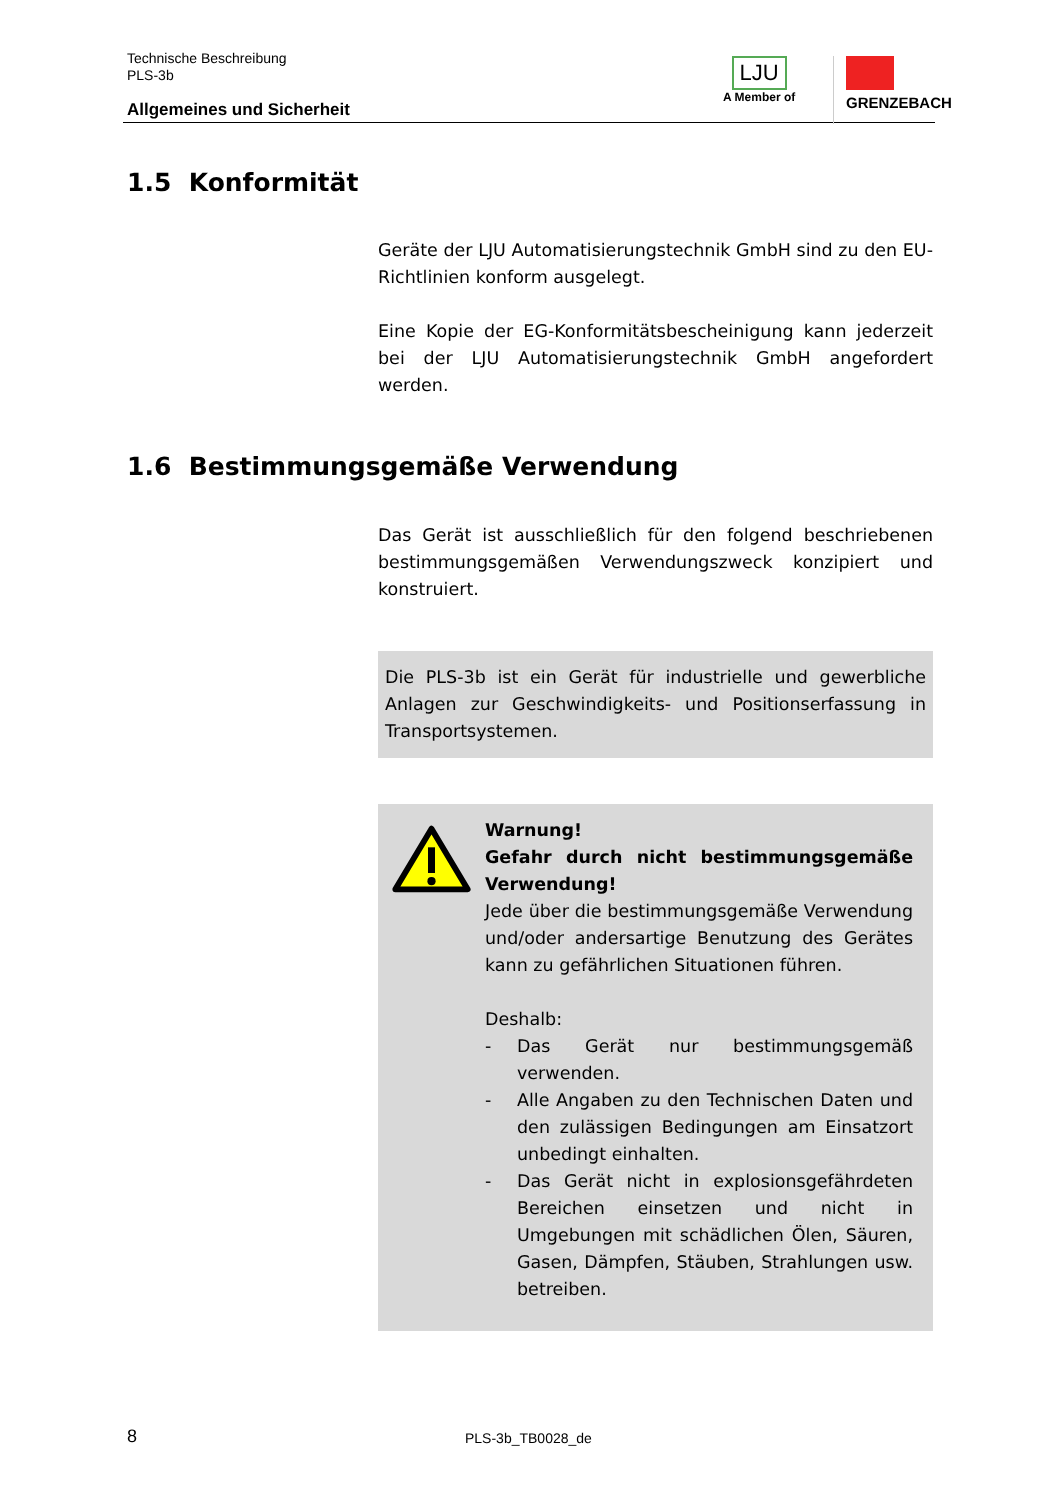Technische Beschreibung
PLS-3b
Allgemeines und Sicherheit
LJU
A Member of
GRENZEBACH
1.5 Konformität
Geräte der LJU Automatisierungstechnik GmbH sind zu den EU-Richtlinien konform ausgelegt.
Eine Kopie der EG-Konformitätsbescheinigung kann jederzeit bei der LJU Automatisierungstechnik GmbH angefordert werden.
1.6 Bestimmungsgemäße Verwendung
Das Gerät ist ausschließlich für den folgend beschriebenen bestimmungsgemäßen Verwendungszweck konzipiert und konstruiert.
Die PLS-3b ist ein Gerät für industrielle und gewerbliche Anlagen zur Geschwindigkeits- und Positionserfassung in Transportsystemen.
Warnung!
Gefahr durch nicht bestimmungsgemäße Verwendung!
Jede über die bestimmungsgemäße Verwendung und/oder andersartige Benutzung des Gerätes kann zu gefährlichen Situationen führen.
Deshalb:
- Das Gerät nur bestimmungsgemäß verwenden.
- Alle Angaben zu den Technischen Daten und den zulässigen Bedingungen am Einsatzort unbedingt einhalten.
- Das Gerät nicht in explosionsgefährdeten Bereichen einsetzen und nicht in Umgebungen mit schädlichen Ölen, Säuren, Gasen, Dämpfen, Stäuben, Strahlungen usw. betreiben.
8 PLS-3b_TB0028_de